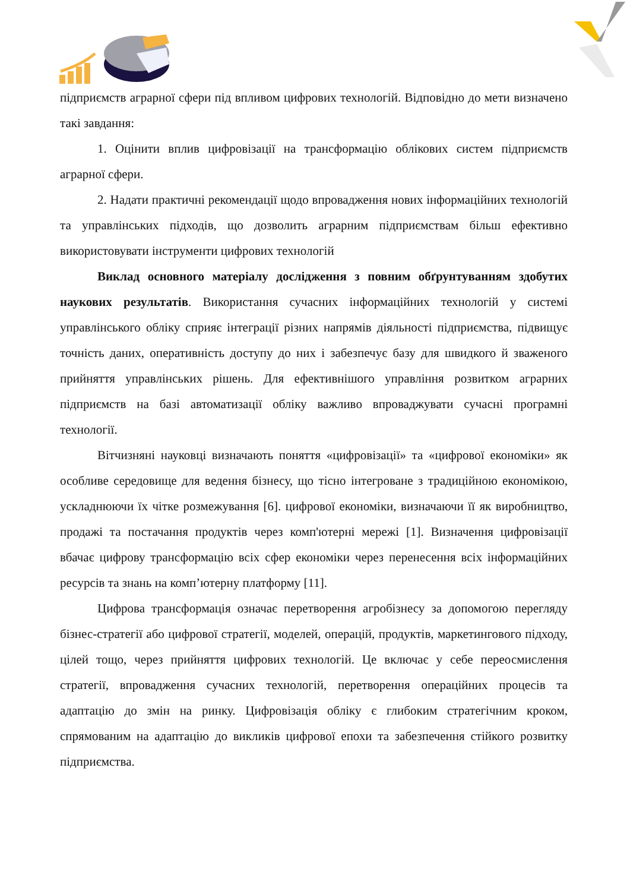підприємств аграрної сфери під впливом цифрових технологій. Відповідно до мети визначено такі завдання:
1. Оцінити вплив цифровізації на трансформацію облікових систем підприємств аграрної сфери.
2. Надати практичні рекомендації щодо впровадження нових інформаційних технологій та управлінських підходів, що дозволить аграрним підприємствам більш ефективно використовувати інструменти цифрових технологій
Виклад основного матеріалу дослідження з повним обґрунтуванням здобутих наукових результатів. Використання сучасних інформаційних технологій у системі управлінського обліку сприяє інтеграції різних напрямів діяльності підприємства, підвищує точність даних, оперативність доступу до них і забезпечує базу для швидкого й зваженого прийняття управлінських рішень. Для ефективнішого управління розвитком аграрних підприємств на базі автоматизації обліку важливо впроваджувати сучасні програмні технології.
Вітчизняні науковці визначають поняття «цифровізації» та «цифрової економіки» як особливе середовище для ведення бізнесу, що тісно інтегроване з традиційною економікою, ускладнюючи їх чітке розмежування [6]. цифрової економіки, визначаючи її як виробництво, продажі та постачання продуктів через комп'ютерні мережі [1]. Визначення цифровізації вбачає цифрову трансформацію всіх сфер економіки через перенесення всіх інформаційних ресурсів та знань на комп’ютерну платформу [11].
Цифрова трансформація означає перетворення агробізнесу за допомогою перегляду бізнес-стратегії або цифрової стратегії, моделей, операцій, продуктів, маркетингового підходу, цілей тощо, через прийняття цифрових технологій. Це включає у себе переосмислення стратегії, впровадження сучасних технологій, перетворення операційних процесів та адаптацію до змін на ринку. Цифровізація обліку є глибоким стратегічним кроком, спрямованим на адаптацію до викликів цифрової епохи та забезпечення стійкого розвитку підприємства.